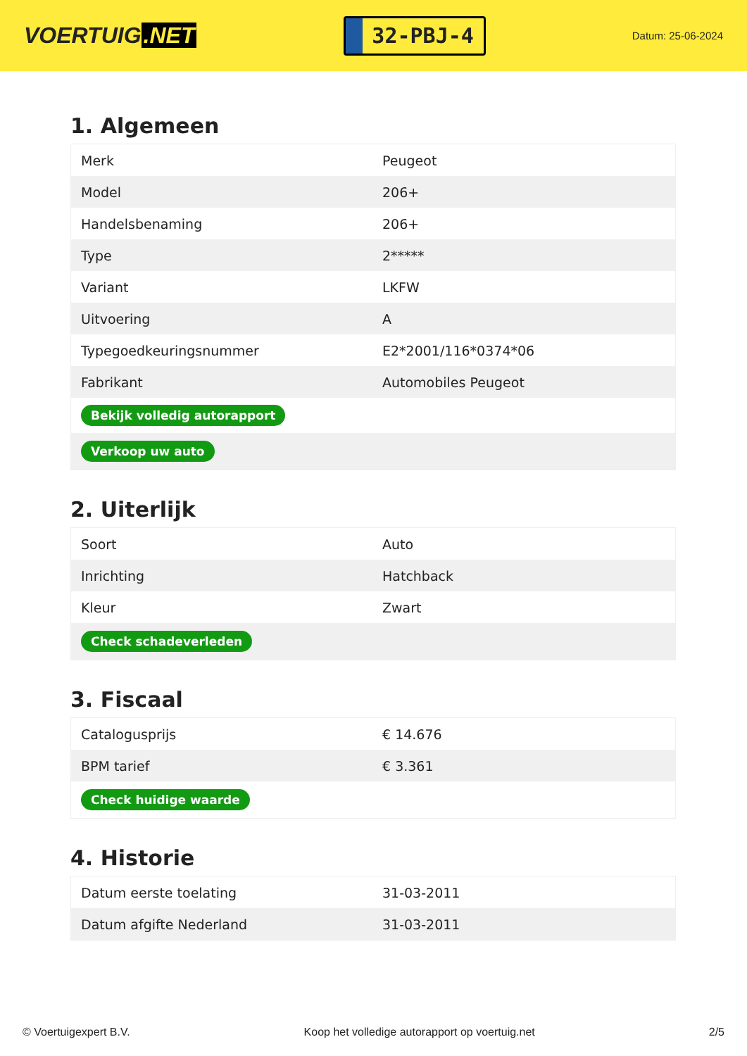VOERTUIG.NET
32-PBJ-4
Datum: 25-06-2024
1. Algemeen
| Merk | Peugeot |
| Model | 206+ |
| Handelsbenaming | 206+ |
| Type | 2***** |
| Variant | LKFW |
| Uitvoering | A |
| Typegoedkeuringsnummer | E2*2001/116*0374*06 |
| Fabrikant | Automobiles Peugeot |
| Bekijk volledig autorapport | |
| Verkoop uw auto | |
2. Uiterlijk
| Soort | Auto |
| Inrichting | Hatchback |
| Kleur | Zwart |
| Check schadeverleden | |
3. Fiscaal
| Catalogusprijs | € 14.676 |
| BPM tarief | € 3.361 |
| Check huidige waarde | |
4. Historie
| Datum eerste toelating | 31-03-2011 |
| Datum afgifte Nederland | 31-03-2011 |
© Voertuigexpert B.V. Koop het volledige autorapport op voertuig.net 2/5